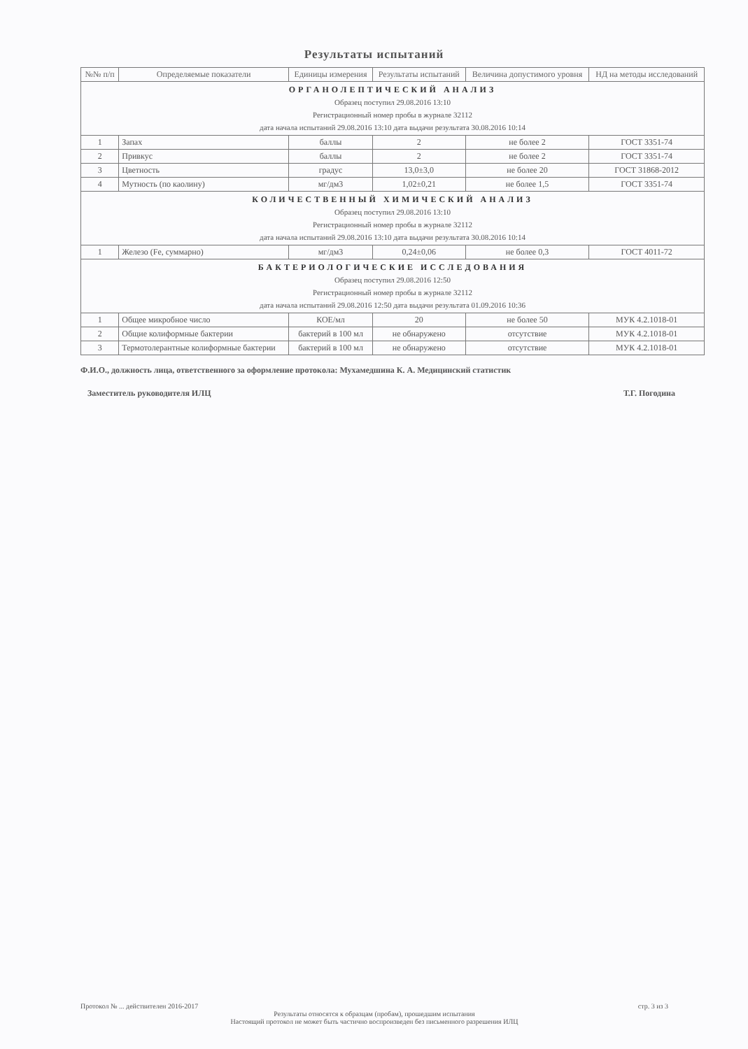Результаты испытаний
| №№ п/п | Определяемые показатели | Единицы измерения | Результаты испытаний | Величина допустимого уровня | НД на методы исследований |
| --- | --- | --- | --- | --- | --- |
| ОРГАНОЛЕПТИЧЕСКИЙ АНАЛИЗ Образец поступил 29.08.2016 13:10 Регистрационный номер пробы в журнале 32112 дата начала испытаний 29.08.2016 13:10 дата выдачи результата 30.08.2016 10:14 | | | | | |
| 1 | Запах | баллы | 2 | не более 2 | ГОСТ 3351-74 |
| 2 | Привкус | баллы | 2 | не более 2 | ГОСТ 3351-74 |
| 3 | Цветность | градус | 13,0±3,0 | не более 20 | ГОСТ 31868-2012 |
| 4 | Мутность (по каолину) | мг/дм3 | 1,02±0,21 | не более 1,5 | ГОСТ 3351-74 |
| КОЛИЧЕСТВЕННЫЙ ХИМИЧЕСКИЙ АНАЛИЗ Образец поступил 29.08.2016 13:10 Регистрационный номер пробы в журнале 32112 дата начала испытаний 29.08.2016 13:10 дата выдачи результата 30.08.2016 10:14 | | | | | |
| 1 | Железо (Fe, суммарно) | мг/дм3 | 0,24±0,06 | не более 0,3 | ГОСТ 4011-72 |
| БАКТЕРИОЛОГИЧЕСКИЕ ИССЛЕДОВАНИЯ Образец поступил 29.08.2016 12:50 Регистрационный номер пробы в журнале 32112 дата начала испытаний 29.08.2016 12:50 дата выдачи результата 01.09.2016 10:36 | | | | | |
| 1 | Общее микробное число | КОЕ/мл | 20 | не более 50 | МУК 4.2.1018-01 |
| 2 | Общие колиформные бактерии | бактерий в 100 мл | не обнаружено | отсутствие | МУК 4.2.1018-01 |
| 3 | Термотолерантные колиформные бактерии | бактерий в 100 мл | не обнаружено | отсутствие | МУК 4.2.1018-01 |
Ф.И.О., должность лица, ответственного за оформление протокола: Мухамедшина К. А. Медицинский статистик
Заместитель руководителя ИЛЦ Т.Г. Погодина
Протокол № ... действителен 2016-2017 стр. 3 из 3
Результаты относятся к образцам (пробам), прошедшим испытания
Настоящий протокол не может быть частично воспроизведен без письменного разрешения ИЛЦ